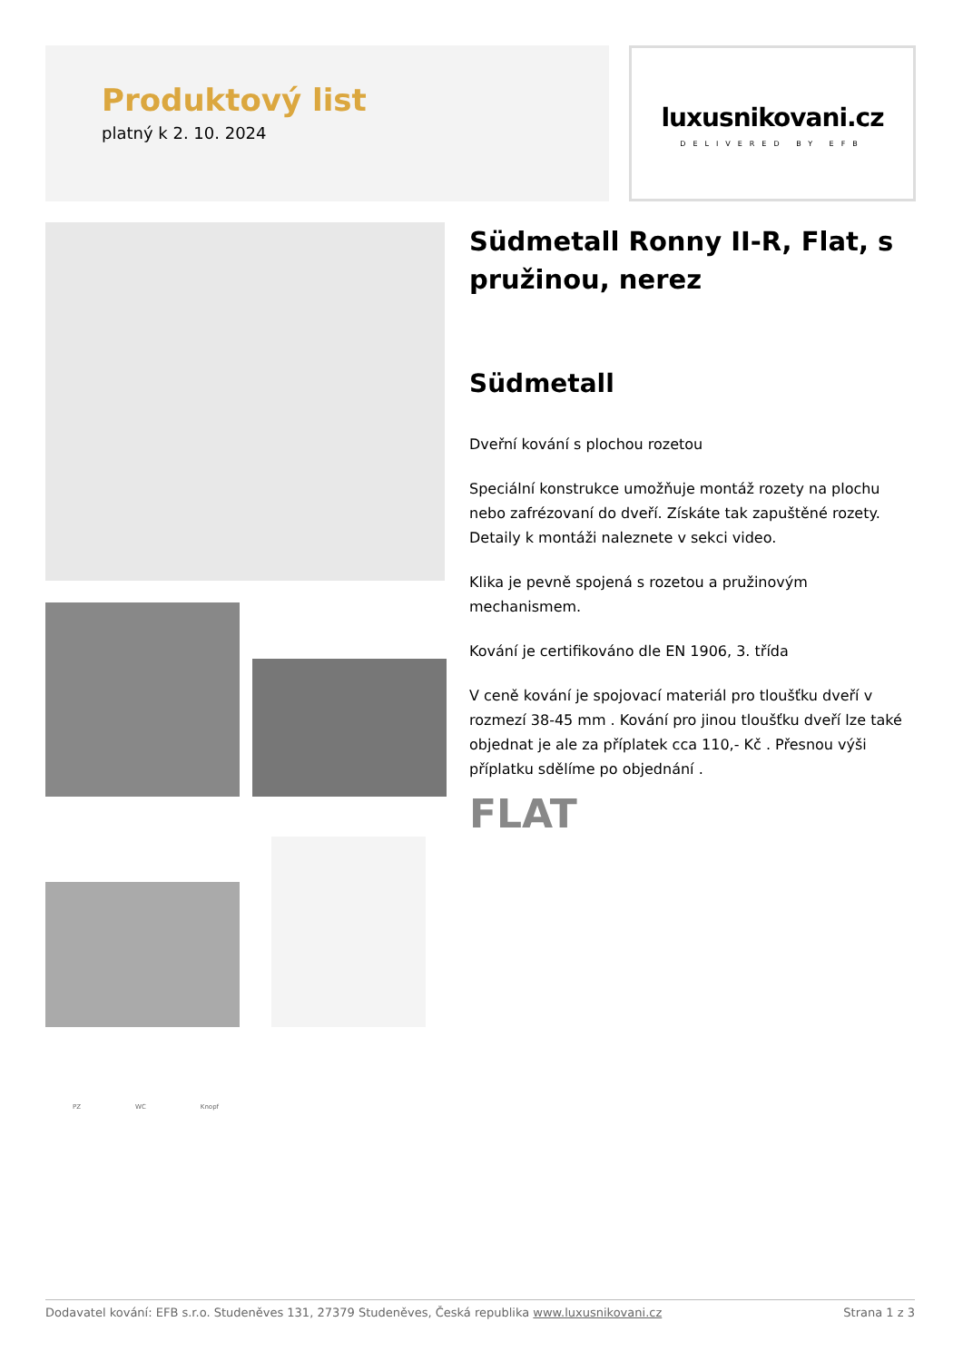Produktový list
platný k 2. 10. 2024
luxusnikovani.cz
DELIVERED BY EFB
PZ WC Knopf
Südmetall Ronny II-R, Flat, s pružinou, nerez
Südmetall
Dveřní kování s plochou rozetou
Speciální konstrukce umožňuje montáž rozety na plochu nebo zafrézovaní do dveří. Získáte tak zapuštěné rozety. Detaily k montáži naleznete v sekci video.
Klika je pevně spojená s rozetou a pružinovým mechanismem.
Kování je certifikováno dle EN 1906, 3. třída
V ceně kování je spojovací materiál pro tloušťku dveří v rozmezí 38-45 mm . Kování pro jinou tloušťku dveří lze také objednat je ale za příplatek cca 110,- Kč . Přesnou výši příplatku sdělíme po objednání .
FLAT
Dodavatel kování: EFB s.r.o. Studeněves 131, 27379 Studeněves, Česká republika www.luxusnikovani.cz Strana 1 z 3